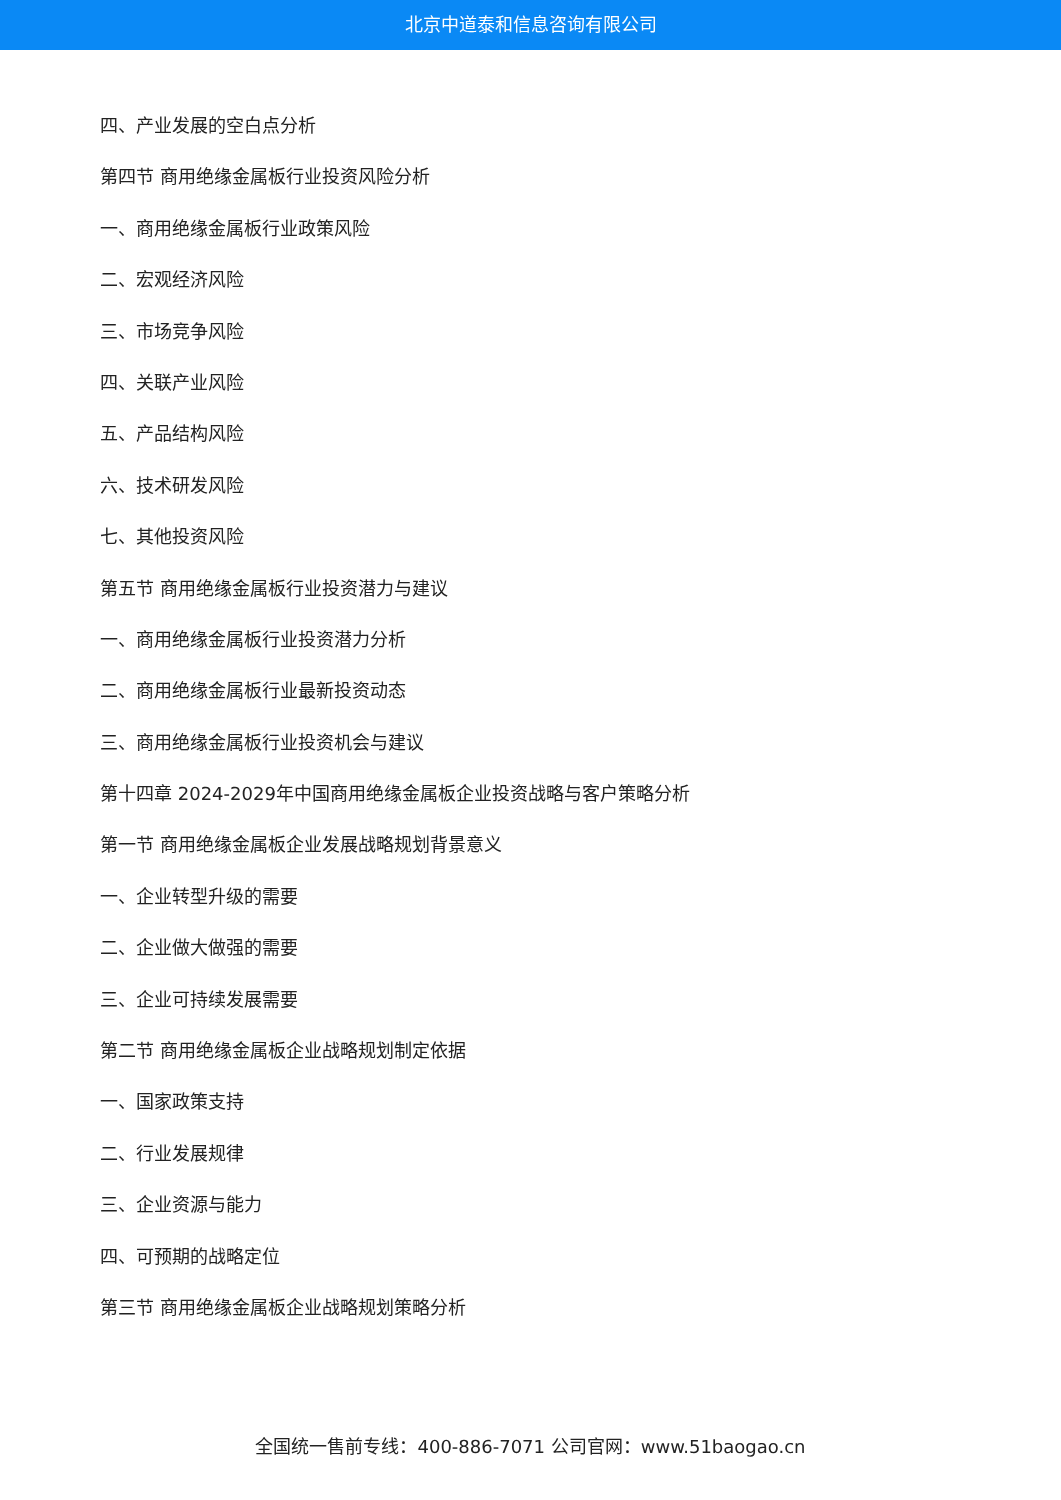北京中道泰和信息咨询有限公司
四、产业发展的空白点分析
第四节 商用绝缘金属板行业投资风险分析
一、商用绝缘金属板行业政策风险
二、宏观经济风险
三、市场竞争风险
四、关联产业风险
五、产品结构风险
六、技术研发风险
七、其他投资风险
第五节 商用绝缘金属板行业投资潜力与建议
一、商用绝缘金属板行业投资潜力分析
二、商用绝缘金属板行业最新投资动态
三、商用绝缘金属板行业投资机会与建议
第十四章 2024-2029年中国商用绝缘金属板企业投资战略与客户策略分析
第一节 商用绝缘金属板企业发展战略规划背景意义
一、企业转型升级的需要
二、企业做大做强的需要
三、企业可持续发展需要
第二节 商用绝缘金属板企业战略规划制定依据
一、国家政策支持
二、行业发展规律
三、企业资源与能力
四、可预期的战略定位
第三节 商用绝缘金属板企业战略规划策略分析
全国统一售前专线：400-886-7071 公司官网：www.51baogao.cn